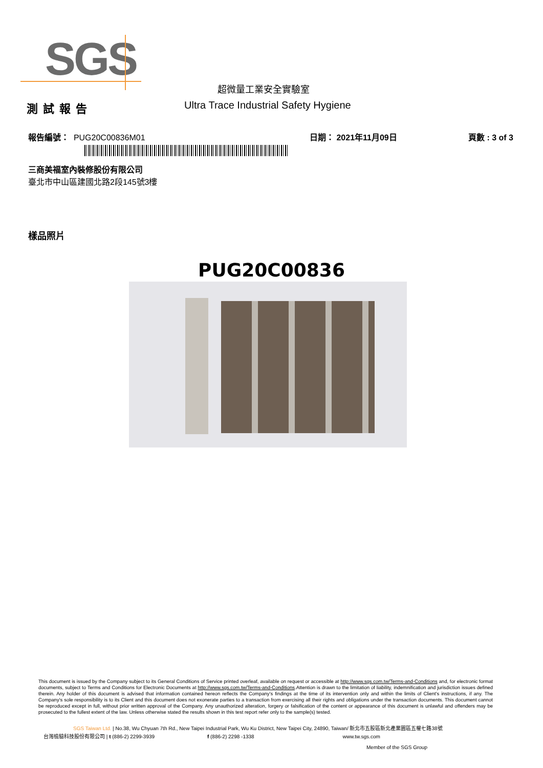SGS
超微量工業安全實驗室
測試報告 Ultra Trace Industrial Safety Hygiene
報告編號： PUG20C00836M01 日期： 2021年11月09日 頁數 : 3 of 3
三商美福室內裝修股份有限公司
臺北市中山區建國北路2段145號3樓
樣品照片
PUG20C00836
This document is issued by the Company subject to its General Conditions of Service printed overleaf, available on request or accessible at http://www.sgs.com.tw/Terms-and-Conditions and, for electronic format documents, subject to Terms and Conditions for Electronic Documents at http://www.sgs.com.tw/Terms-and-Conditions.Attention is drawn to the limitation of liability, indemnification and jurisdiction issues defined therein. Any holder of this document is advised that information contained hereon reflects the Company's findings at the time of its intervention only and within the limits of Client's instructions, if any. The Company's sole responsibility is to its Client and this document does not exonerate parties to a transaction from exercising all their rights and obligations under the transaction documents. This document cannot be reproduced except in full, without prior written approval of the Company. Any unauthorized alteration, forgery or falsification of the content or appearance of this document is unlawful and offenders may be prosecuted to the fullest extent of the law. Unless otherwise stated the results shown in this test report refer only to the sample(s) tested.
SGS Taiwan Ltd. | No.38, Wu Chyuan 7th Rd., New Taipei Industrial Park, Wu Ku District, New Taipei City, 24890, Taiwan/ 新北市五股區新北產業園區五權七路38號
台灣檢驗科技股份有限公司 | t (886-2) 2299-3939 f (886-2) 2298 -1338 www.tw.sgs.com
Member of the SGS Group